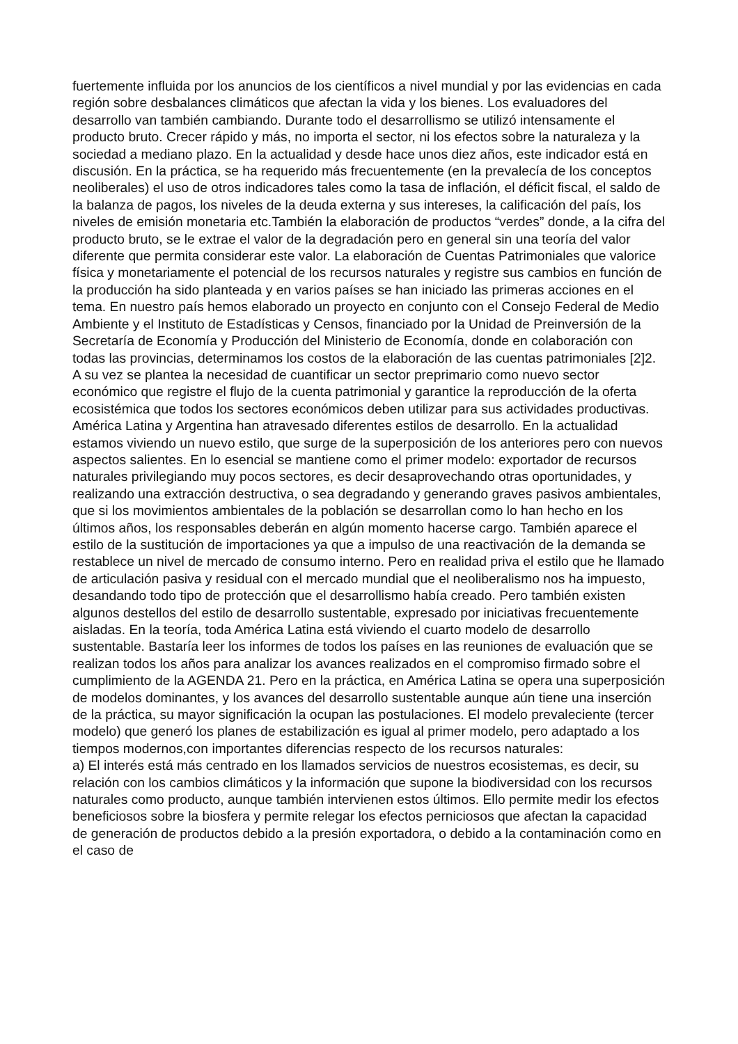fuertemente influida por los anuncios de los científicos a nivel mundial y por las evidencias en cada región sobre desbalances climáticos que afectan la vida y los bienes. Los evaluadores del desarrollo van también cambiando. Durante todo el desarrollismo se utilizó intensamente el producto bruto. Crecer rápido y más, no importa el sector, ni los efectos sobre la naturaleza y la sociedad a mediano plazo. En la actualidad y desde hace unos diez años, este indicador está en discusión. En la práctica, se ha requerido más frecuentemente (en la prevalecía de los conceptos neoliberales) el uso de otros indicadores tales como la tasa de inflación, el déficit fiscal, el saldo de la balanza de pagos, los niveles de la deuda externa y sus intereses, la calificación del país, los niveles de emisión monetaria etc.También la elaboración de productos “verdes” donde, a la cifra del producto bruto, se le extrae el valor de la degradación pero en general sin una teoría del valor diferente que permita considerar este valor. La elaboración de Cuentas Patrimoniales que valorice física y monetariamente el potencial de los recursos naturales y registre sus cambios en función de la producción ha sido planteada y en varios países se han iniciado las primeras acciones en el tema. En nuestro país hemos elaborado un proyecto en conjunto con el Consejo Federal de Medio Ambiente y el Instituto de Estadísticas y Censos, financiado por la Unidad de Preinversión de la Secretaría de Economía y Producción del Ministerio de Economía, donde en colaboración con todas las provincias, determinamos los costos de la elaboración de las cuentas patrimoniales [2]2. A su vez se plantea la necesidad de cuantificar un sector preprimario como nuevo sector económico que registre el flujo de la cuenta patrimonial y garantice la reproducción de la oferta ecosistémica que todos los sectores económicos deben utilizar para sus actividades productivas. América Latina y Argentina han atravesado diferentes estilos de desarrollo. En la actualidad estamos viviendo un nuevo estilo, que surge de la superposición de los anteriores pero con nuevos aspectos salientes. En lo esencial se mantiene como el primer modelo: exportador de recursos naturales privilegiando muy pocos sectores, es decir desaprovechando otras oportunidades, y realizando una extracción destructiva, o sea degradando y generando graves pasivos ambientales, que si los movimientos ambientales de la población se desarrollan como lo han hecho en los últimos años, los responsables deberán en algún momento hacerse cargo. También aparece el estilo de la sustitución de importaciones ya que a impulso de una reactivación de la demanda se restablece un nivel de mercado de consumo interno. Pero en realidad priva el estilo que he llamado de articulación pasiva y residual con el mercado mundial que el neoliberalismo nos ha impuesto, desandando todo tipo de protección que el desarrollismo había creado. Pero también existen algunos destellos del estilo de desarrollo sustentable, expresado por iniciativas frecuentemente aisladas. En la teoría, toda América Latina está viviendo el cuarto modelo de desarrollo sustentable. Bastaría leer los informes de todos los países en las reuniones de evaluación que se realizan todos los años para analizar los avances realizados en el compromiso firmado sobre el cumplimiento de la AGENDA 21. Pero en la práctica, en América Latina se opera una superposición de modelos dominantes, y los avances del desarrollo sustentable aunque aún tiene una inserción de la práctica, su mayor significación la ocupan las postulaciones. El modelo prevaleciente (tercer modelo) que generó los planes de estabilización es igual al primer modelo, pero adaptado a los tiempos modernos,con importantes diferencias respecto de los recursos naturales:
a) El interés está más centrado en los llamados servicios de nuestros ecosistemas, es decir, su relación con los cambios climáticos y la información que supone la biodiversidad con los recursos naturales como producto, aunque también intervienen estos últimos. Ello permite medir los efectos beneficiosos sobre la biosfera y permite relegar los efectos perniciosos que afectan la capacidad de generación de productos debido a la presión exportadora, o debido a la contaminación como en el caso de